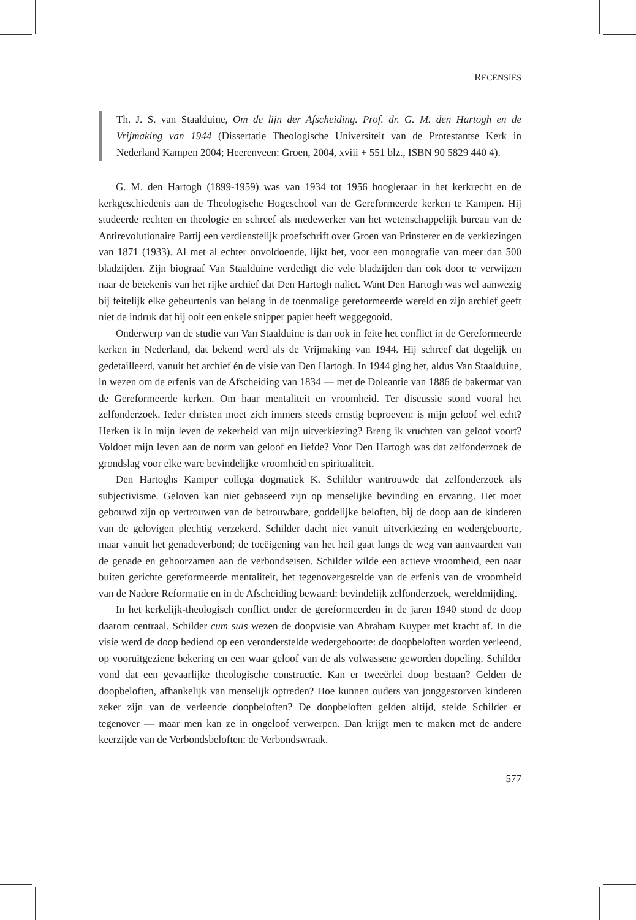RECENSIES
Th. J. S. van Staalduine, Om de lijn der Afscheiding. Prof. dr. G. M. den Hartogh en de Vrijmaking van 1944 (Dissertatie Theologische Universiteit van de Protestantse Kerk in Nederland Kampen 2004; Heerenveen: Groen, 2004, xviii + 551 blz., ISBN 90 5829 440 4).
G. M. den Hartogh (1899-1959) was van 1934 tot 1956 hoogleraar in het kerkrecht en de kerkgeschiedenis aan de Theologische Hogeschool van de Gereformeerde kerken te Kampen. Hij studeerde rechten en theologie en schreef als medewerker van het wetenschappelijk bureau van de Antirevolutionaire Partij een verdienstelijk proefschrift over Groen van Prinsterer en de verkiezingen van 1871 (1933). Al met al echter onvoldoende, lijkt het, voor een monografie van meer dan 500 bladzijden. Zijn biograaf Van Staalduine verdedigt die vele bladzijden dan ook door te verwijzen naar de betekenis van het rijke archief dat Den Hartogh naliet. Want Den Hartogh was wel aanwezig bij feitelijk elke gebeurtenis van belang in de toenmalige gereformeerde wereld en zijn archief geeft niet de indruk dat hij ooit een enkele snipper papier heeft weggegooid.
Onderwerp van de studie van Van Staalduine is dan ook in feite het conflict in de Gereformeerde kerken in Nederland, dat bekend werd als de Vrijmaking van 1944. Hij schreef dat degelijk en gedetailleerd, vanuit het archief én de visie van Den Hartogh. In 1944 ging het, aldus Van Staalduine, in wezen om de erfenis van de Afscheiding van 1834 — met de Doleantie van 1886 de bakermat van de Gereformeerde kerken. Om haar mentaliteit en vroomheid. Ter discussie stond vooral het zelfonderzoek. Ieder christen moet zich immers steeds ernstig beproeven: is mijn geloof wel echt? Herken ik in mijn leven de zekerheid van mijn uitverkiezing? Breng ik vruchten van geloof voort? Voldoet mijn leven aan de norm van geloof en liefde? Voor Den Hartogh was dat zelfonderzoek de grondslag voor elke ware bevindelijke vroomheid en spiritualiteit.
Den Hartoghs Kamper collega dogmatiek K. Schilder wantrouwde dat zelfonderzoek als subjectivisme. Geloven kan niet gebaseerd zijn op menselijke bevinding en ervaring. Het moet gebouwd zijn op vertrouwen van de betrouwbare, goddelijke beloften, bij de doop aan de kinderen van de gelovigen plechtig verzekerd. Schilder dacht niet vanuit uitverkiezing en wedergeboorte, maar vanuit het genadeverbond; de toeëigening van het heil gaat langs de weg van aanvaarden van de genade en gehoorzamen aan de verbondseisen. Schilder wilde een actieve vroomheid, een naar buiten gerichte gereformeerde mentaliteit, het tegenovergestelde van de erfenis van de vroomheid van de Nadere Reformatie en in de Afscheiding bewaard: bevindelijk zelfonderzoek, wereldmijding.
In het kerkelijk-theologisch conflict onder de gereformeerden in de jaren 1940 stond de doop daarom centraal. Schilder cum suis wezen de doopvisie van Abraham Kuyper met kracht af. In die visie werd de doop bediend op een veronderstelde wedergeboorte: de doopbeloften worden verleend, op vooruitgeziene bekering en een waar geloof van de als volwassene geworden dopeling. Schilder vond dat een gevaarlijke theologische constructie. Kan er tweeërlei doop bestaan? Gelden de doopbeloften, afhankelijk van menselijk optreden? Hoe kunnen ouders van jonggestorven kinderen zeker zijn van de verleende doopbeloften? De doopbeloften gelden altijd, stelde Schilder er tegenover — maar men kan ze in ongeloof verwerpen. Dan krijgt men te maken met de andere keerzijde van de Verbondsbeloften: de Verbondswraak.
577